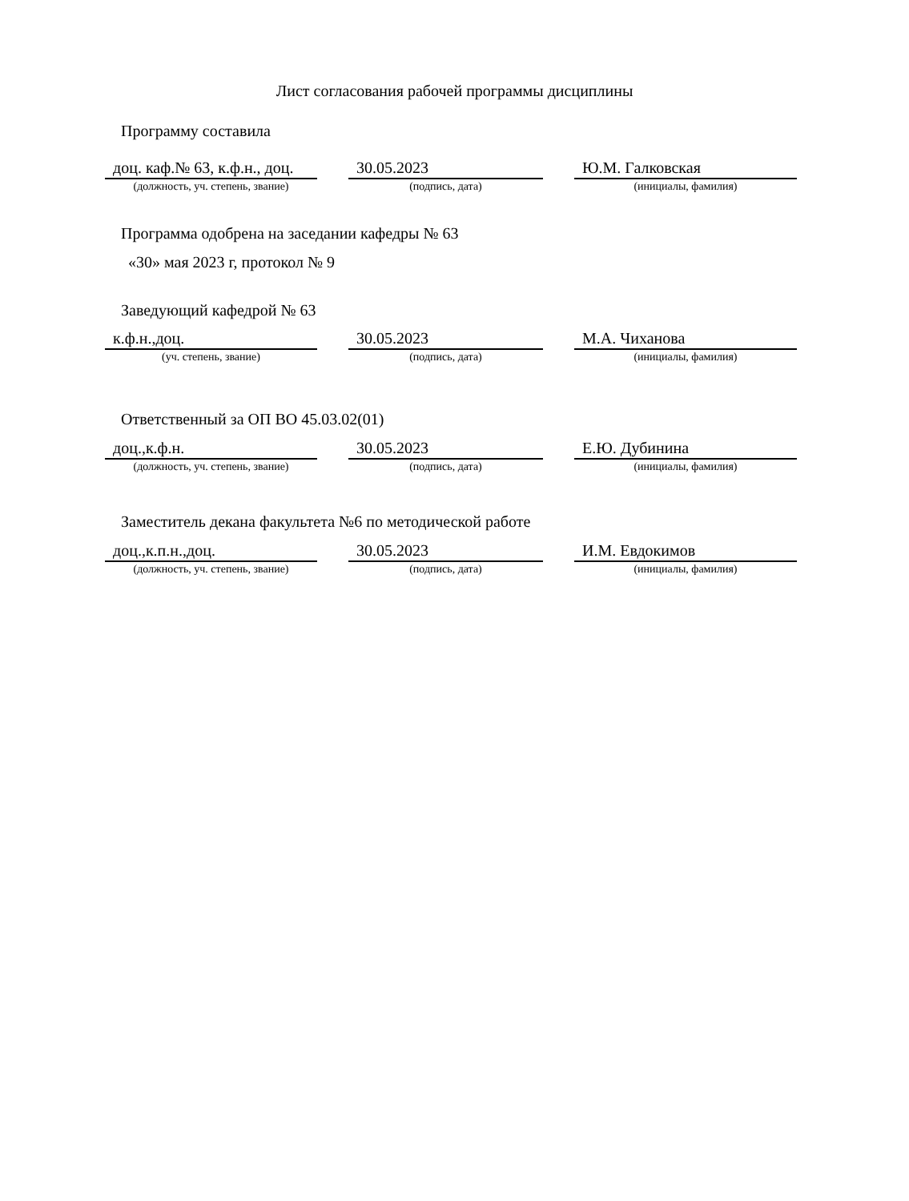Лист согласования рабочей программы дисциплины
Программу составила
доц. каф.№ 63, к.ф.н., доц.
30.05.2023 Ю.М. Галковская
(должность, уч. степень, звание) (подпись, дата) (инициалы, фамилия)
Программа одобрена на заседании кафедры № 63
«30» мая 2023 г, протокол № 9
Заведующий кафедрой № 63
к.ф.н.,доц. 30.05.2023 М.А. Чиханова
(уч. степень, звание) (подпись, дата) (инициалы, фамилия)
Ответственный за ОП ВО 45.03.02(01)
доц.,к.ф.н. 30.05.2023 Е.Ю. Дубинина
(должность, уч. степень, звание) (подпись, дата) (инициалы, фамилия)
Заместитель декана факультета №6 по методической работе
доц.,к.п.н.,доц. 30.05.2023 И.М. Евдокимов
(должность, уч. степень, звание) (подпись, дата) (инициалы, фамилия)